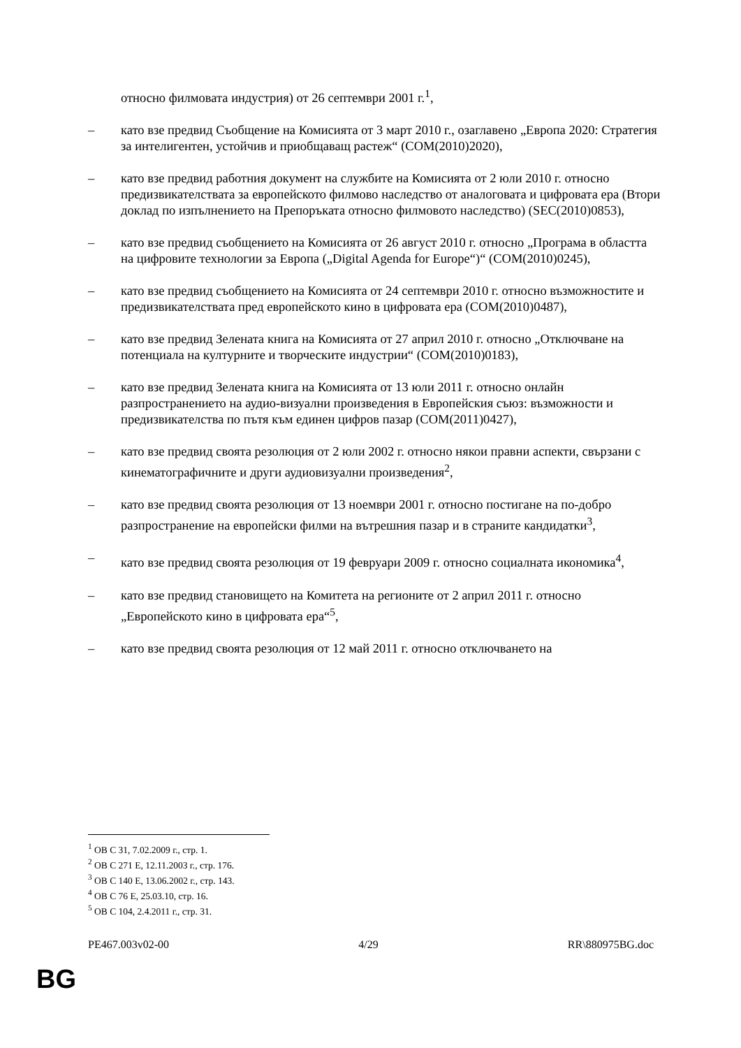относно филмовата индустрия) от 26 септември 2001 г.<sup>1</sup>,
– като взе предвид Съобщение на Комисията от 3 март 2010 г., озаглавено „Европа 2020: Стратегия за интелигентен, устойчив и приобщаващ растеж“ (COM(2010)2020),
– като взе предвид работния документ на службите на Комисията от 2 юли 2010 г. относно предизвикателствата за европейското филмово наследство от аналоговата и цифровата ера (Втори доклад по изпълнението на Препоръката относно филмовото наследство) (SEC(2010)0853),
– като взе предвид съобщението на Комисията от 26 август 2010 г. относно „Програма в областта на цифровите технологии за Европа („Digital Agenda for Europe“)“ (COM(2010)0245),
– като взе предвид съобщението на Комисията от 24 септември 2010 г. относно възможностите и предизвикателствата пред европейското кино в цифровата ера (COM(2010)0487),
– като взе предвид Зелената книга на Комисията от 27 април 2010 г. относно „Отключване на потенциала на културните и творческите индустрии“ (COM(2010)0183),
– като взе предвид Зелената книга на Комисията от 13 юли 2011 г. относно онлайн разпространението на аудио-визуални произведения в Европейския съюз: възможности и предизвикателства по пътя към единен цифров пазар (COM(2011)0427),
– като взе предвид своята резолюция от 2 юли 2002 г. относно някои правни аспекти, свързани с кинематографичните и други аудиовизуални произведения<sup>2</sup>,
– като взе предвид своята резолюция от 13 ноември 2001 г. относно постигане на по-добро разпространение на европейски филми на вътрешния пазар и в страните кандидатки<sup>3</sup>,
– като взе предвид своята резолюция от 19 февруари 2009 г. относно социалната икономика<sup>4</sup>,
– като взе предвид становището на Комитета на регионите от 2 април 2011 г. относно „Европейското кино в цифровата ера“<sup>5</sup>,
– като взе предвид своята резолюция от 12 май 2011 г. относно отключването на
<sup>1</sup> ОВ C 31, 7.02.2009 г., стр. 1.
<sup>2</sup> ОВ C 271 E, 12.11.2003 г., стр. 176.
<sup>3</sup> ОВ C 140 E, 13.06.2002 г., стр. 143.
<sup>4</sup> ОВ C 76 E, 25.03.10, стр. 16.
<sup>5</sup> ОВ C 104, 2.4.2011 г., стр. 31.
PE467.003v02-00 4/29 RR\880975BG.doc
BG